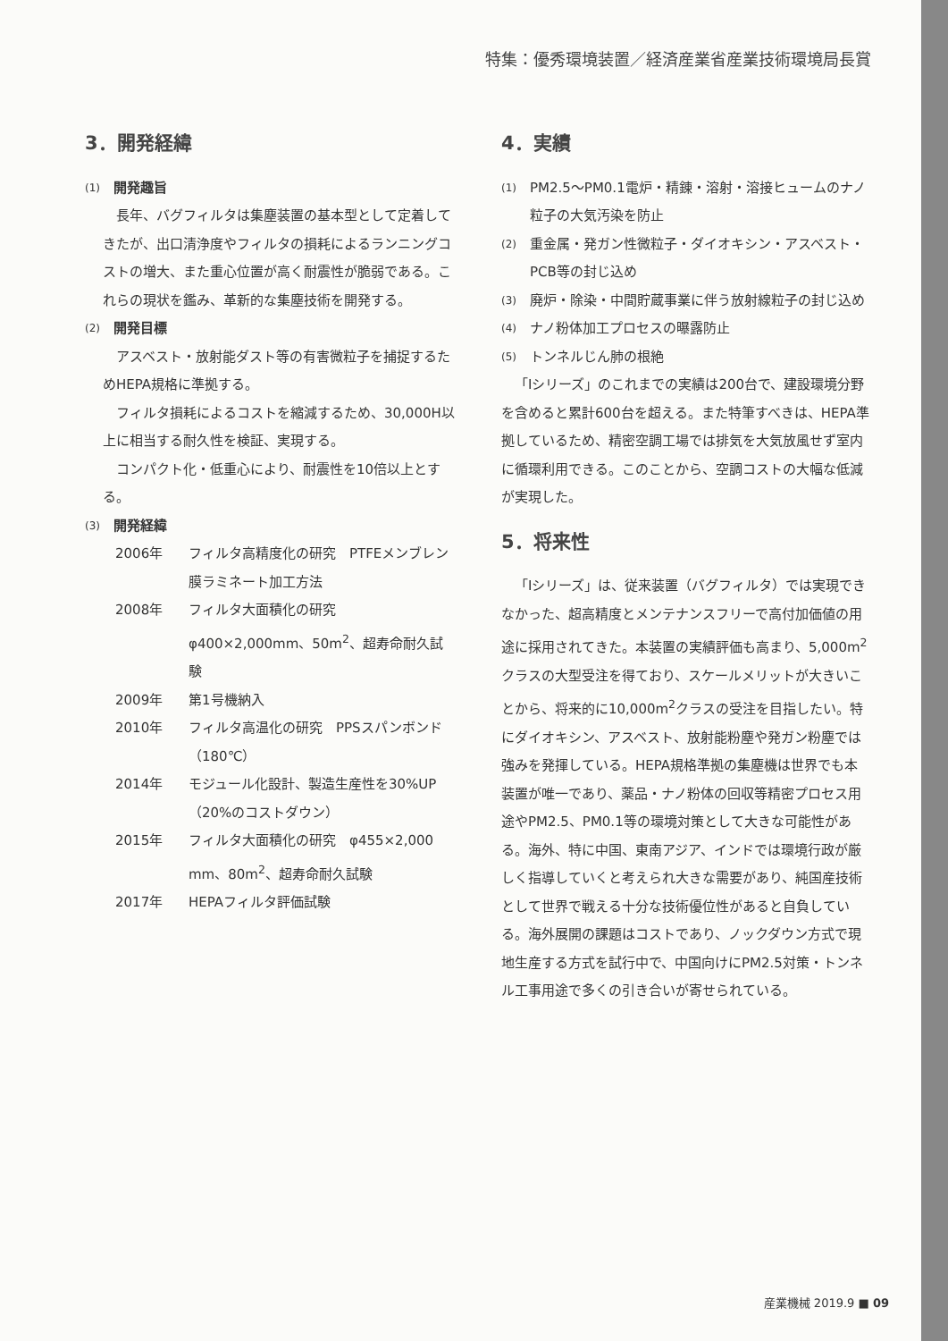特集：優秀環境装置／経済産業省産業技術環境局長賞
3．開発経緯
(1) 開発趣旨
長年、バグフィルタは集塵装置の基本型として定着してきたが、出口清浄度やフィルタの損耗によるランニングコストの増大、また重心位置が高く耐震性が脆弱である。これらの現状を鑑み、革新的な集塵技術を開発する。
(2) 開発目標
アスベスト・放射能ダスト等の有害微粒子を捕捉するためHEPA規格に準拠する。
フィルタ損耗によるコストを縮減するため、30,000H以上に相当する耐久性を検証、実現する。
コンパクト化・低重心により、耐震性を10倍以上とする。
(3) 開発経緯
2006年 フィルタ高精度化の研究　PTFEメンブレン膜ラミネート加工方法
2008年 フィルタ大面積化の研究　φ400×2,000mm、50m<sup>2</sup>、超寿命耐久試験
2009年 第1号機納入
2010年 フィルタ高温化の研究　PPSスパンボンド（180℃）
2014年 モジュール化設計、製造生産性を30%UP（20%のコストダウン）
2015年 フィルタ大面積化の研究　φ455×2,000 mm、80m<sup>2</sup>、超寿命耐久試験
2017年 HEPAフィルタ評価試験
4．実績
(1) PM2.5～PM0.1電炉・精錬・溶射・溶接ヒュームのナノ粒子の大気汚染を防止
(2) 重金属・発ガン性微粒子・ダイオキシン・アスベスト・PCB等の封じ込め
(3) 廃炉・除染・中間貯蔵事業に伴う放射線粒子の封じ込め
(4) ナノ粉体加工プロセスの曝露防止
(5) トンネルじん肺の根絶
「Iシリーズ」のこれまでの実績は200台で、建設環境分野を含めると累計600台を超える。また特筆すべきは、HEPA準拠しているため、精密空調工場では排気を大気放風せず室内に循環利用できる。このことから、空調コストの大幅な低減が実現した。
5．将来性
「Iシリーズ」は、従来装置（バグフィルタ）では実現できなかった、超高精度とメンテナンスフリーで高付加価値の用途に採用されてきた。本装置の実績評価も高まり、5,000m<sup>2</sup>クラスの大型受注を得ており、スケールメリットが大きいことから、将来的に10,000m<sup>2</sup>クラスの受注を目指したい。特にダイオキシン、アスベスト、放射能粉塵や発ガン粉塵では強みを発揮している。HEPA規格準拠の集塵機は世界でも本装置が唯一であり、薬品・ナノ粉体の回収等精密プロセス用途やPM2.5、PM0.1等の環境対策として大きな可能性がある。海外、特に中国、東南アジア、インドでは環境行政が厳しく指導していくと考えられ大きな需要があり、純国産技術として世界で戦える十分な技術優位性があると自負している。海外展開の課題はコストであり、ノックダウン方式で現地生産する方式を試行中で、中国向けにPM2.5対策・トンネル工事用途で多くの引き合いが寄せられている。
産業機械 2019.9 ■ 09